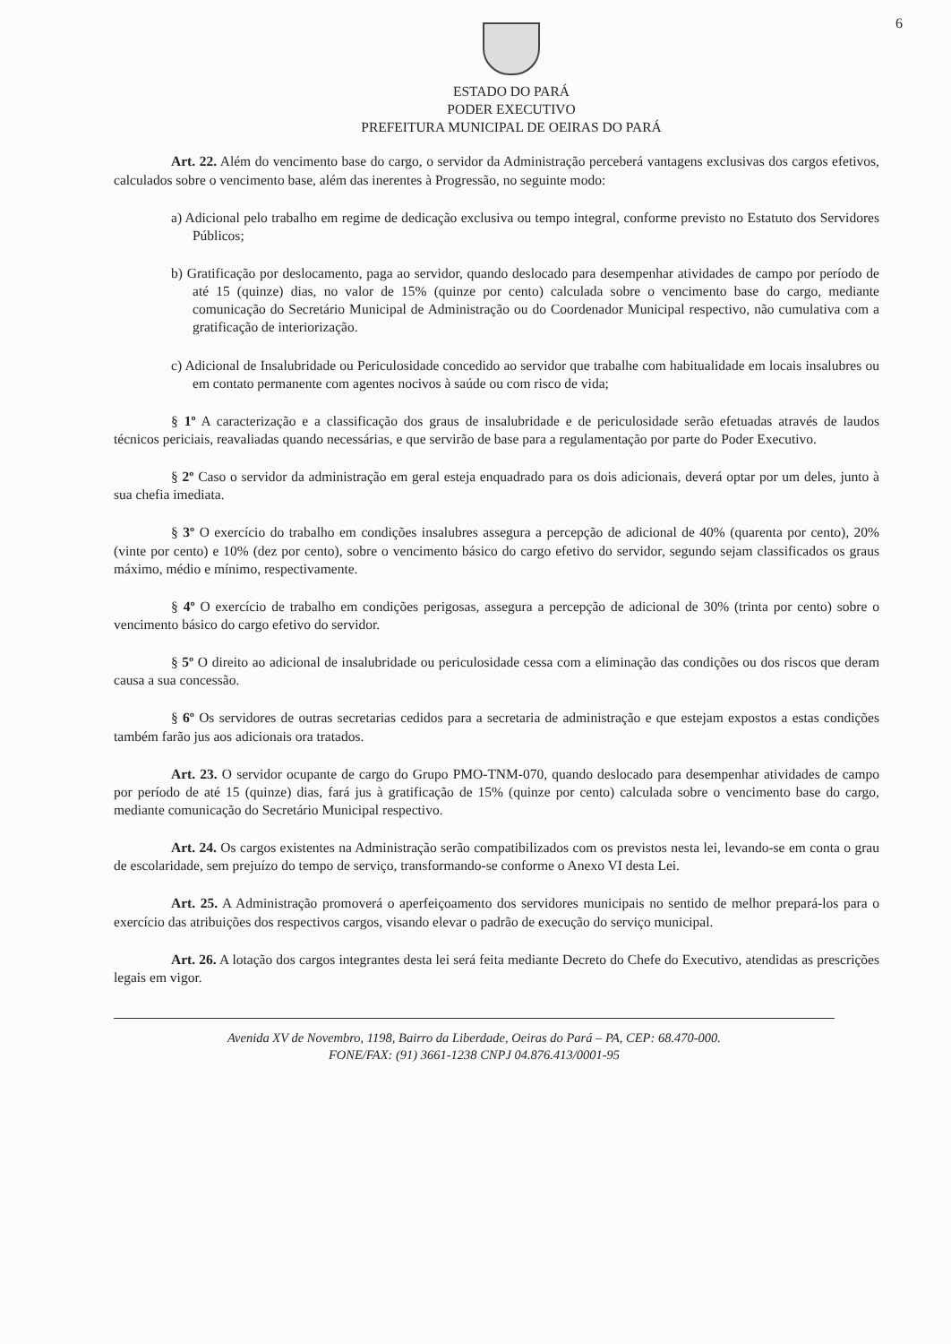6
ESTADO DO PARÁ
PODER EXECUTIVO
PREFEITURA MUNICIPAL DE OEIRAS DO PARÁ
Art. 22. Além do vencimento base do cargo, o servidor da Administração perceberá vantagens exclusivas dos cargos efetivos, calculados sobre o vencimento base, além das inerentes à Progressão, no seguinte modo:
a) Adicional pelo trabalho em regime de dedicação exclusiva ou tempo integral, conforme previsto no Estatuto dos Servidores Públicos;
b) Gratificação por deslocamento, paga ao servidor, quando deslocado para desempenhar atividades de campo por período de até 15 (quinze) dias, no valor de 15% (quinze por cento) calculada sobre o vencimento base do cargo, mediante comunicação do Secretário Municipal de Administração ou do Coordenador Municipal respectivo, não cumulativa com a gratificação de interiorização.
c) Adicional de Insalubridade ou Periculosidade concedido ao servidor que trabalhe com habitualidade em locais insalubres ou em contato permanente com agentes nocivos à saúde ou com risco de vida;
§ 1º A caracterização e a classificação dos graus de insalubridade e de periculosidade serão efetuadas através de laudos técnicos periciais, reavaliadas quando necessárias, e que servirão de base para a regulamentação por parte do Poder Executivo.
§ 2º Caso o servidor da administração em geral esteja enquadrado para os dois adicionais, deverá optar por um deles, junto à sua chefia imediata.
§ 3º O exercício do trabalho em condições insalubres assegura a percepção de adicional de 40% (quarenta por cento), 20% (vinte por cento) e 10% (dez por cento), sobre o vencimento básico do cargo efetivo do servidor, segundo sejam classificados os graus máximo, médio e mínimo, respectivamente.
§ 4º O exercício de trabalho em condições perigosas, assegura a percepção de adicional de 30% (trinta por cento) sobre o vencimento básico do cargo efetivo do servidor.
§ 5º O direito ao adicional de insalubridade ou periculosidade cessa com a eliminação das condições ou dos riscos que deram causa a sua concessão.
§ 6º Os servidores de outras secretarias cedidos para a secretaria de administração e que estejam expostos a estas condições também farão jus aos adicionais ora tratados.
Art. 23. O servidor ocupante de cargo do Grupo PMO-TNM-070, quando deslocado para desempenhar atividades de campo por período de até 15 (quinze) dias, fará jus à gratificação de 15% (quinze por cento) calculada sobre o vencimento base do cargo, mediante comunicação do Secretário Municipal respectivo.
Art. 24. Os cargos existentes na Administração serão compatibilizados com os previstos nesta lei, levando-se em conta o grau de escolaridade, sem prejuízo do tempo de serviço, transformando-se conforme o Anexo VI desta Lei.
Art. 25. A Administração promoverá o aperfeiçoamento dos servidores municipais no sentido de melhor prepará-los para o exercício das atribuições dos respectivos cargos, visando elevar o padrão de execução do serviço municipal.
Art. 26. A lotação dos cargos integrantes desta lei será feita mediante Decreto do Chefe do Executivo, atendidas as prescrições legais em vigor.
Avenida XV de Novembro, 1198, Bairro da Liberdade, Oeiras do Pará – PA, CEP: 68.470-000.
FONE/FAX: (91) 3661-1238 CNPJ 04.876.413/0001-95